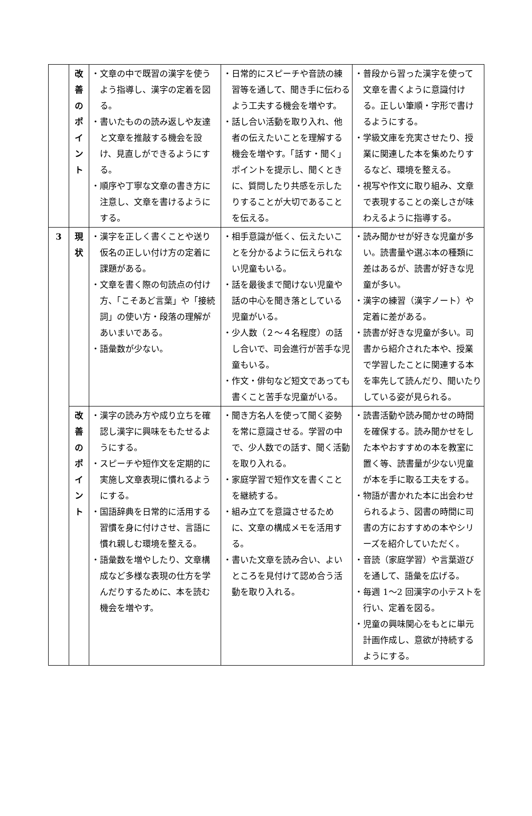| | 改 善 の ポ イ ン ト | ・文章の中で既習の漢字を使うよう指導し、漢字の定着を図る。 ・書いたものの読み返しや友達と文章を推敲する機会を設け、見直しができるようにする。 ・順序や丁寧な文章の書き方に注意し、文章を書けるようにする。 | ・日常的にスピーチや音読の練習等を通して、聞き手に伝わるよう工夫する機会を増やす。 ・話し合い活動を取り入れ、他者の伝えたいことを理解する機会を増やす。「話す・聞く」ポイントを提示し、聞くときに、質問したり共感を示したりすることが大切であることを伝える。 | ・普段から習った漢字を使って文章を書くように意識付ける。正しい筆順・字形で書けるようにする。 ・学級文庫を充実させたり、授業に関連した本を集めたりするなど、環境を整える。 ・視写や作文に取り組み、文章で表現することの楽しさが味わえるように指導する。 |
| 3 | 現 状 | ・漢字を正しく書くことや送り仮名の正しい付け方の定着に課題がある。 ・文章を書く際の句読点の付け方、「こそあど言葉」や「接続詞」の使い方・段落の理解があいまいである。 ・語彙数が少ない。 | ・相手意識が低く、伝えたいことを分かるように伝えられない児童もいる。 ・話を最後まで聞けない児童や話の中心を聞き落としている児童がいる。 ・少人数（２～４名程度）の話し合いで、司会進行が苦手な児童もいる。 ・作文・俳句など短文であっても書くこと苦手な児童がいる。 | ・読み聞かせが好きな児童が多い。読書量や選ぶ本の種類に差はあるが、読書が好きな児童が多い。 ・漢字の練習（漢字ノート）や定着に差がある。 ・読書が好きな児童が多い。司書から紹介された本や、授業で学習したことに関連する本を率先して読んだり、聞いたりしている姿が見られる。 |
| | 改 善 の ポ イ ン ト | ・漢字の読み方や成り立ちを確認し漢字に興味をもたせるようにする。 ・スピーチや短作文を定期的に実施し文章表現に慣れるようにする。 ・国語辞典を日常的に活用する習慣を身に付けさせ、言語に慣れ親しむ環境を整える。 ・語彙数を増やしたり、文章構成など多様な表現の仕方を学んだりするために、本を読む機会を増やす。 | ・聞き方名人を使って聞く姿勢を常に意識させる。学習の中で、少人数での話す、聞く活動を取り入れる。 ・家庭学習で短作文を書くことを継続する。 ・組み立てを意識させるために、文章の構成メモを活用する。 ・書いた文章を読み合い、よいところを見付けて認め合う活動を取り入れる。 | ・読書活動や読み聞かせの時間を確保する。読み聞かせをした本やおすすめの本を教室に置く等、読書量が少ない児童が本を手に取る工夫をする。 ・物語が書かれた本に出会わせられるよう、図書の時間に司書の方におすすめの本やシリーズを紹介していただく。 ・音読（家庭学習）や言葉遊びを通して、語彙を広げる。 ・毎週 1～2 回漢字の小テストを行い、定着を図る。 ・児童の興味関心をもとに単元計画作成し、意欲が持続するようにする。 |